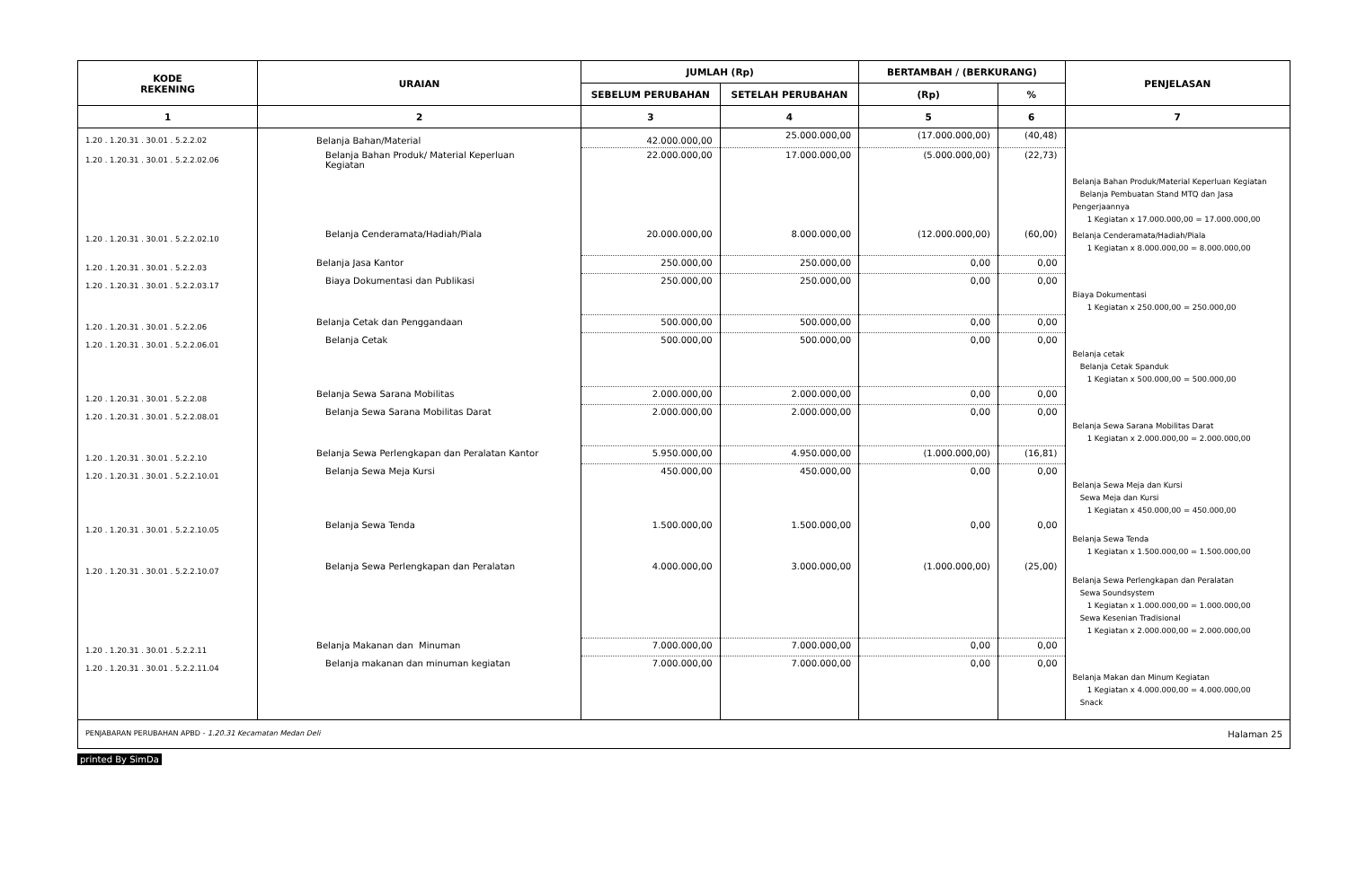| KODE REKENING | URAIAN | JUMLAH (Rp) | | BERTAMBAH / (BERKURANG) | | PENJELASAN |
| --- | --- | --- | --- | --- | --- | --- |
| | | SEBELUM PERUBAHAN | SETELAH PERUBAHAN | (Rp) | % | |
| 1 | 2 | 3 | 4 | 5 | 6 | 7 |
| 1.20 . 1.20.31 . 30.01 . 5.2.2.02 | Belanja Bahan/Material | 42.000.000,00 | 25.000.000,00 | (17.000.000,00) | (40,48) | |
| 1.20 . 1.20.31 . 30.01 . 5.2.2.02.06 | Belanja Bahan Produk/ Material Keperluan Kegiatan | 22.000.000,00 | 17.000.000,00 | (5.000.000,00) | (22,73) | Belanja Bahan Produk/Material Keperluan Kegiatan Belanja Pembuatan Stand MTQ dan Jasa Pengerjaannya 1 Kegiatan x 17.000.000,00 = 17.000.000,00 |
| 1.20 . 1.20.31 . 30.01 . 5.2.2.02.10 | Belanja Cenderamata/Hadiah/Piala | 20.000.000,00 | 8.000.000,00 | (12.000.000,00) | (60,00) | Belanja Cenderamata/Hadiah/Piala 1 Kegiatan x 8.000.000,00 = 8.000.000,00 |
| 1.20 . 1.20.31 . 30.01 . 5.2.2.03 | Belanja Jasa Kantor | 250.000,00 | 250.000,00 | 0,00 | 0,00 | |
| 1.20 . 1.20.31 . 30.01 . 5.2.2.03.17 | Biaya Dokumentasi dan Publikasi | 250.000,00 | 250.000,00 | 0,00 | 0,00 | Biaya Dokumentasi 1 Kegiatan x 250.000,00 = 250.000,00 |
| 1.20 . 1.20.31 . 30.01 . 5.2.2.06 | Belanja Cetak dan Penggandaan | 500.000,00 | 500.000,00 | 0,00 | 0,00 | |
| 1.20 . 1.20.31 . 30.01 . 5.2.2.06.01 | Belanja Cetak | 500.000,00 | 500.000,00 | 0,00 | 0,00 | Belanja cetak Belanja Cetak Spanduk 1 Kegiatan x 500.000,00 = 500.000,00 |
| 1.20 . 1.20.31 . 30.01 . 5.2.2.08 | Belanja Sewa Sarana Mobilitas | 2.000.000,00 | 2.000.000,00 | 0,00 | 0,00 | |
| 1.20 . 1.20.31 . 30.01 . 5.2.2.08.01 | Belanja Sewa Sarana Mobilitas Darat | 2.000.000,00 | 2.000.000,00 | 0,00 | 0,00 | Belanja Sewa Sarana Mobilitas Darat 1 Kegiatan x 2.000.000,00 = 2.000.000,00 |
| 1.20 . 1.20.31 . 30.01 . 5.2.2.10 | Belanja Sewa Perlengkapan dan Peralatan Kantor | 5.950.000,00 | 4.950.000,00 | (1.000.000,00) | (16,81) | |
| 1.20 . 1.20.31 . 30.01 . 5.2.2.10.01 | Belanja Sewa Meja Kursi | 450.000,00 | 450.000,00 | 0,00 | 0,00 | Belanja Sewa Meja dan Kursi Sewa Meja dan Kursi 1 Kegiatan x 450.000,00 = 450.000,00 |
| 1.20 . 1.20.31 . 30.01 . 5.2.2.10.05 | Belanja Sewa Tenda | 1.500.000,00 | 1.500.000,00 | 0,00 | 0,00 | Belanja Sewa Tenda 1 Kegiatan x 1.500.000,00 = 1.500.000,00 |
| 1.20 . 1.20.31 . 30.01 . 5.2.2.10.07 | Belanja Sewa Perlengkapan dan Peralatan | 4.000.000,00 | 3.000.000,00 | (1.000.000,00) | (25,00) | Belanja Sewa Perlengkapan dan Peralatan Sewa Soundsystem 1 Kegiatan x 1.000.000,00 = 1.000.000,00 Sewa Kesenian Tradisional 1 Kegiatan x 2.000.000,00 = 2.000.000,00 |
| 1.20 . 1.20.31 . 30.01 . 5.2.2.11 | Belanja Makanan dan Minuman | 7.000.000,00 | 7.000.000,00 | 0,00 | 0,00 | |
| 1.20 . 1.20.31 . 30.01 . 5.2.2.11.04 | Belanja makanan dan minuman kegiatan | 7.000.000,00 | 7.000.000,00 | 0,00 | 0,00 | Belanja Makan dan Minum Kegiatan 1 Kegiatan x 4.000.000,00 = 4.000.000,00 Snack |
| PENJABARAN PERUBAHAN APBD - 1.20.31 Kecamatan Medan Deli | | | | | | Halaman 25 |
printed By SimDa